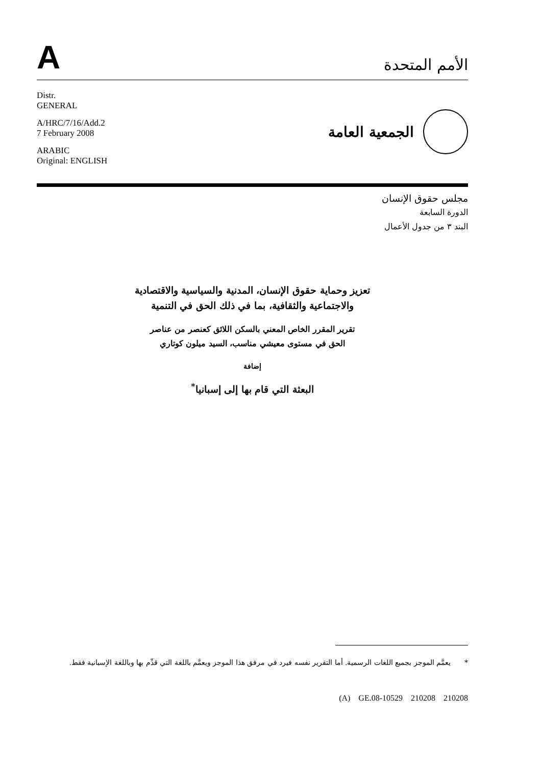A
الأمم المتحدة
Distr.
GENERAL
A/HRC/7/16/Add.2
7 February 2008
ARABIC
Original: ENGLISH
الجمعية العامة
مجلس حقوق الإنسان
الدورة السابعة
البند ٣ من جدول الأعمال
تعزيز وحماية حقوق الإنسان، المدنية والسياسية والاقتصادية
والاجتماعية والثقافية، بما في ذلك الحق في التنمية
تقرير المقرر الخاص المعني بالسكن اللائق كعنصر من عناصر
الحق في مستوى معيشي مناسب، السيد ميلون كوتاري
إضافة
البعثة التي قام بها إلى إسبانيا<sup>*</sup>
* يعمَّم الموجز بجميع اللغات الرسمية. أما التقرير نفسه فيرد في مرفق هذا الموجز ويعمَّم باللغة التي قدِّم بها وباللغة الإسبانية فقط.
(A) GE.08-10529 210208 210208